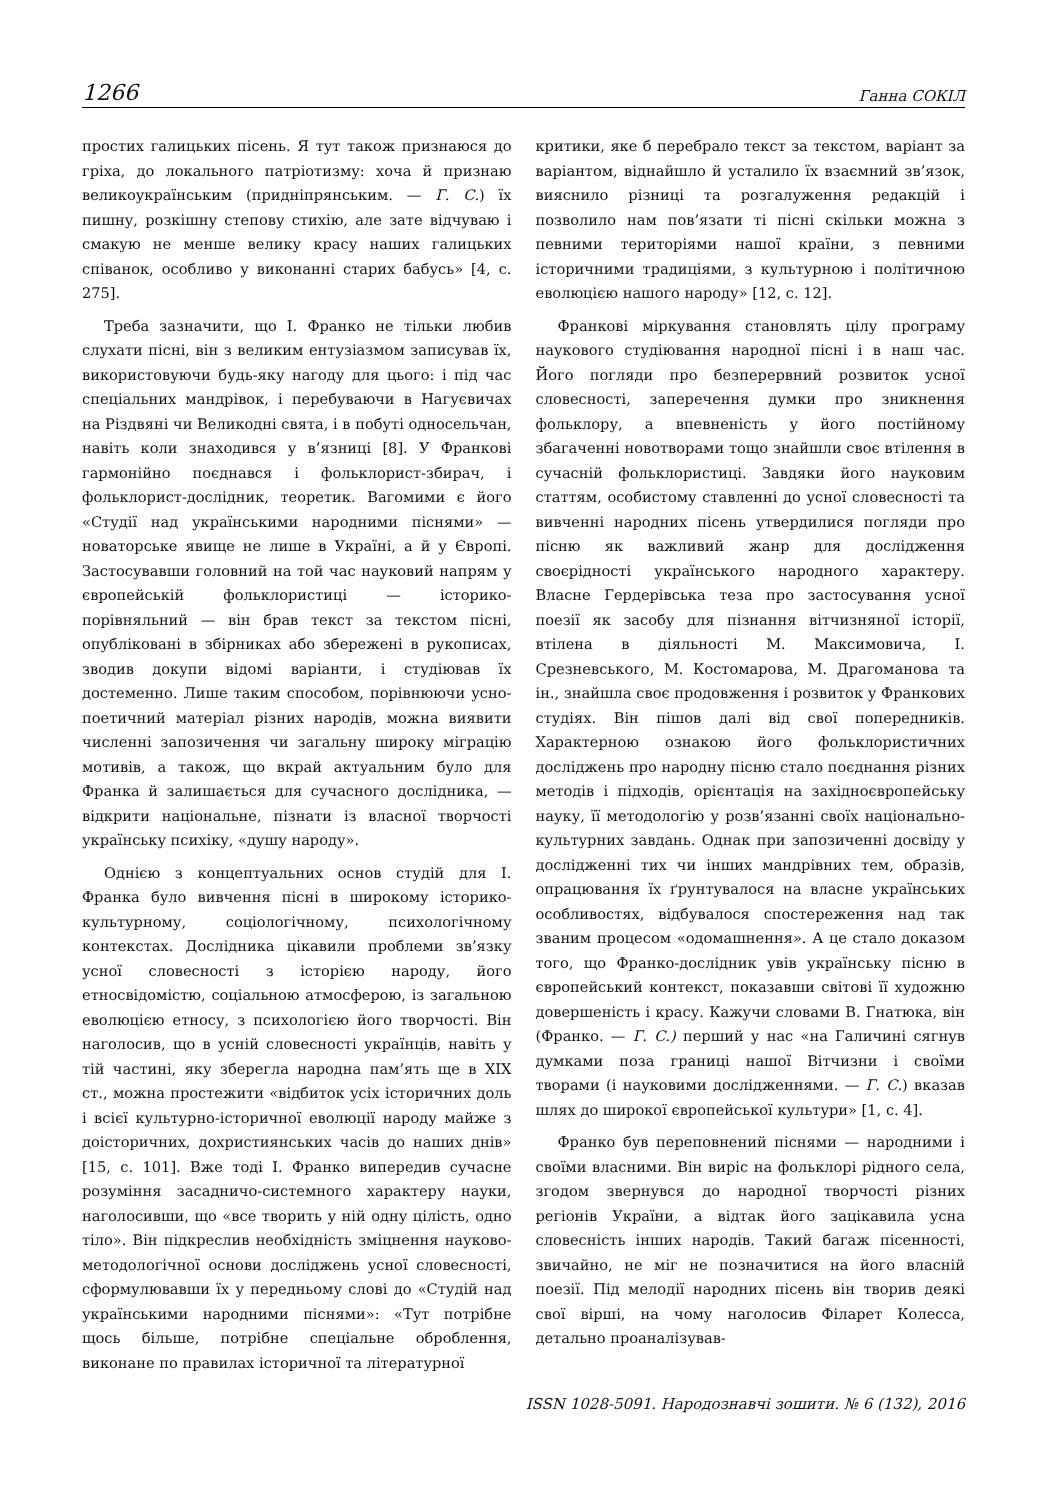1266 Ганна СОКІЛ
простих галицьких пісень. Я тут також признаюся до гріха, до локального патріотизму: хоча й признаю великоукраїнським (придніпрянським. — Г. С.) їх пишну, розкішну степову стихію, але зате відчуваю і смакую не менше велику красу наших галицьких співанок, особливо у виконанні старих бабусь» [4, с. 275].
Треба зазначити, що І. Франко не тільки любив слухати пісні, він з великим ентузіазмом записував їх, використовуючи будь-яку нагоду для цього: і під час спеціальних мандрівок, і перебуваючи в Нагуєвичах на Різдвяні чи Великодні свята, і в побуті односельчан, навіть коли знаходився у в’язниці [8]. У Франкові гармонійно поєднався і фольклорист-збирач, і фольклорист-дослідник, теоретик. Вагомими є його «Студії над українськими народними піснями» — новаторське явище не лише в Україні, а й у Європі. Застосувавши головний на той час науковий напрям у європейській фольклористиці — історико-порівняльний — він брав текст за текстом пісні, опубліковані в збірниках або збережені в рукописах, зводив докупи відомі варіанти, і студіював їх достеменно. Лише таким способом, порівнюючи усно­поетичний матеріал різних народів, можна виявити численні запозичення чи загальну широку міграцію мотивів, а також, що вкрай актуальним було для Франка й залишається для сучасного дослідника, — відкрити національне, пізнати із власної творчості українську психіку, «душу народу».
Однією з концептуальних основ студій для І. Франка було вивчення пісні в широкому історико-культурному, соціологічному, психологічному контекстах. Дослідника цікавили проблеми зв’язку усної словесності з історією народу, його етносвідомістю, соціальною атмосферою, із загальною еволюцією етносу, з психологією його творчості. Він наголосив, що в усній словесності українців, навіть у тій частині, яку зберегла народна пам’ять ще в XIX ст., можна простежити «відбиток усіх історичних доль і всієї культурно-історичної еволюції народу майже з доісторичних, дохристиянських часів до наших днів» [15, с. 101]. Вже тоді І. Франко випередив сучасне розуміння засадничо-системного характеру науки, наголосивши, що «все творить у ній одну цілість, одно тіло». Він підкреслив необхідність зміцнення науково-методологічної основи досліджень усної словесності, сформулювавши їх у передньому слові до «Студій над українськими народними піснями»: «Тут потрібне щось більше, потрібне спеціальне оброблення, виконане по правилах історичної та літературної
критики, яке б перебрало текст за текстом, варіант за варіантом, віднайшло й усталило їх взаємний зв’язок, вияснило різниці та розгалуження редакцій і позволило нам пов’язати ті пісні скільки можна з певними територіями нашої країни, з певними історичними традиціями, з культурною і політичною еволюцією нашого народу» [12, с. 12].
Франкові міркування становлять цілу програму наукового студіювання народної пісні і в наш час. Його погляди про безперервний розвиток усної словесності, заперечення думки про зникнення фольклору, а впевненість у його постійному збагаченні новотворами тощо знайшли своє втілення в сучасній фольклористиці. Завдяки його науковим статтям, особистому ставленні до усної словесності та вивченні народних пісень утвердилися погляди про пісню як важливий жанр для дослідження своєрідності українського народного характеру. Власне Гердерівська теза про застосування усної поезії як засобу для пізнання вітчизняної історії, втілена в діяльності М. Максимовича, І. Срезневського, М. Костомарова, М. Драгоманова та ін., знайшла своє продовження і розвиток у Франкових студіях. Він пішов далі від свої попередників. Характерною ознакою його фольклористичних досліджень про народну пісню стало поєднання різних методів і підходів, орієнтація на західноєвропейську науку, її методологію у розв’язанні своїх національно-культурних завдань. Однак при запозиченні досвіду у дослідженні тих чи інших мандрівних тем, образів, опрацювання їх ґрунтувалося на власне українських особливостях, відбувалося спостереження над так званим процесом «одомашнення». А це стало доказом того, що Франко-дослідник увів українську пісню в європейський контекст, показавши світові її художню довершеність і красу. Кажучи словами В. Гнатюка, він (Франко. — Г. С.) перший у нас «на Галичині сягнув думками поза границі нашої Вітчизни і своїми творами (і науковими дослідженнями. — Г. С.) вказав шлях до широкої європейської культури» [1, с. 4].
Франко був переповнений піснями — народними і своїми власними. Він виріс на фольклорі рідного села, згодом звернувся до народної творчості різних регіонів України, а відтак його зацікавила усна словесність інших народів. Такий багаж пісенності, звичайно, не міг не позначитися на його власній поезії. Під мелодії народних пісень він творив деякі свої вірші, на чому наголосив Філарет Колесса, детально проаналізував-
ISSN 1028-5091. Народознавчі зошити. № 6 (132), 2016